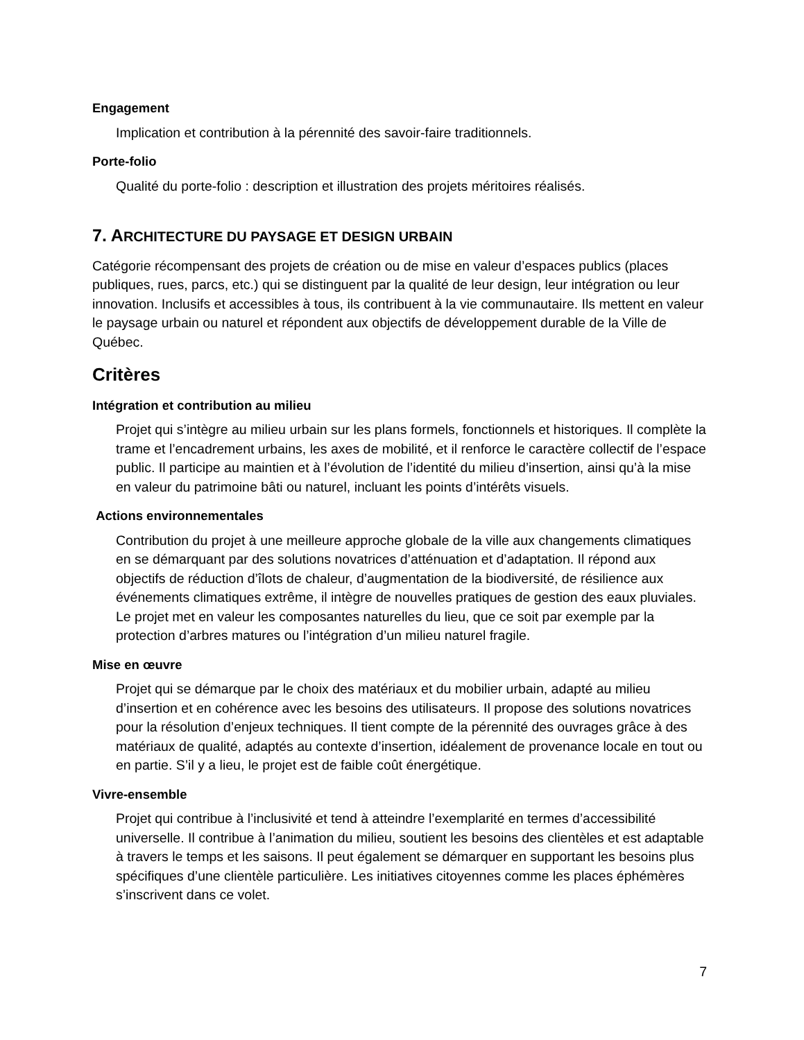Engagement
Implication et contribution à la pérennité des savoir-faire traditionnels.
Porte-folio
Qualité du porte-folio : description et illustration des projets méritoires réalisés.
7. ARCHITECTURE DU PAYSAGE ET DESIGN URBAIN
Catégorie récompensant des projets de création ou de mise en valeur d’espaces publics (places publiques, rues, parcs, etc.) qui se distinguent par la qualité de leur design, leur intégration ou leur innovation. Inclusifs et accessibles à tous, ils contribuent à la vie communautaire. Ils mettent en valeur le paysage urbain ou naturel et répondent aux objectifs de développement durable de la Ville de Québec.
Critères
Intégration et contribution au milieu
Projet qui s’intègre au milieu urbain sur les plans formels, fonctionnels et historiques. Il complète la trame et l’encadrement urbains, les axes de mobilité, et il renforce le caractère collectif de l’espace public. Il participe au maintien et à l’évolution de l’identité du milieu d’insertion, ainsi qu’à la mise en valeur du patrimoine bâti ou naturel, incluant les points d’intérêts visuels.
Actions environnementales
Contribution du projet à une meilleure approche globale de la ville aux changements climatiques en se démarquant par des solutions novatrices d’atténuation et d’adaptation. Il répond aux objectifs de réduction d’îlots de chaleur, d’augmentation de la biodiversité, de résilience aux événements climatiques extrême, il intègre de nouvelles pratiques de gestion des eaux pluviales. Le projet met en valeur les composantes naturelles du lieu, que ce soit par exemple par la protection d’arbres matures ou l’intégration d’un milieu naturel fragile.
Mise en œuvre
Projet qui se démarque par le choix des matériaux et du mobilier urbain, adapté au milieu d’insertion et en cohérence avec les besoins des utilisateurs. Il propose des solutions novatrices pour la résolution d’enjeux techniques. Il tient compte de la pérennité des ouvrages grâce à des matériaux de qualité, adaptés au contexte d’insertion, idéalement de provenance locale en tout ou en partie. S’il y a lieu, le projet est de faible coût énergétique.
Vivre-ensemble
Projet qui contribue à l’inclusivité et tend à atteindre l’exemplarité en termes d’accessibilité universelle. Il contribue à l’animation du milieu, soutient les besoins des clientèles et est adaptable à travers le temps et les saisons. Il peut également se démarquer en supportant les besoins plus spécifiques d’une clientèle particulière. Les initiatives citoyennes comme les places éphémères s’inscrivent dans ce volet.
7